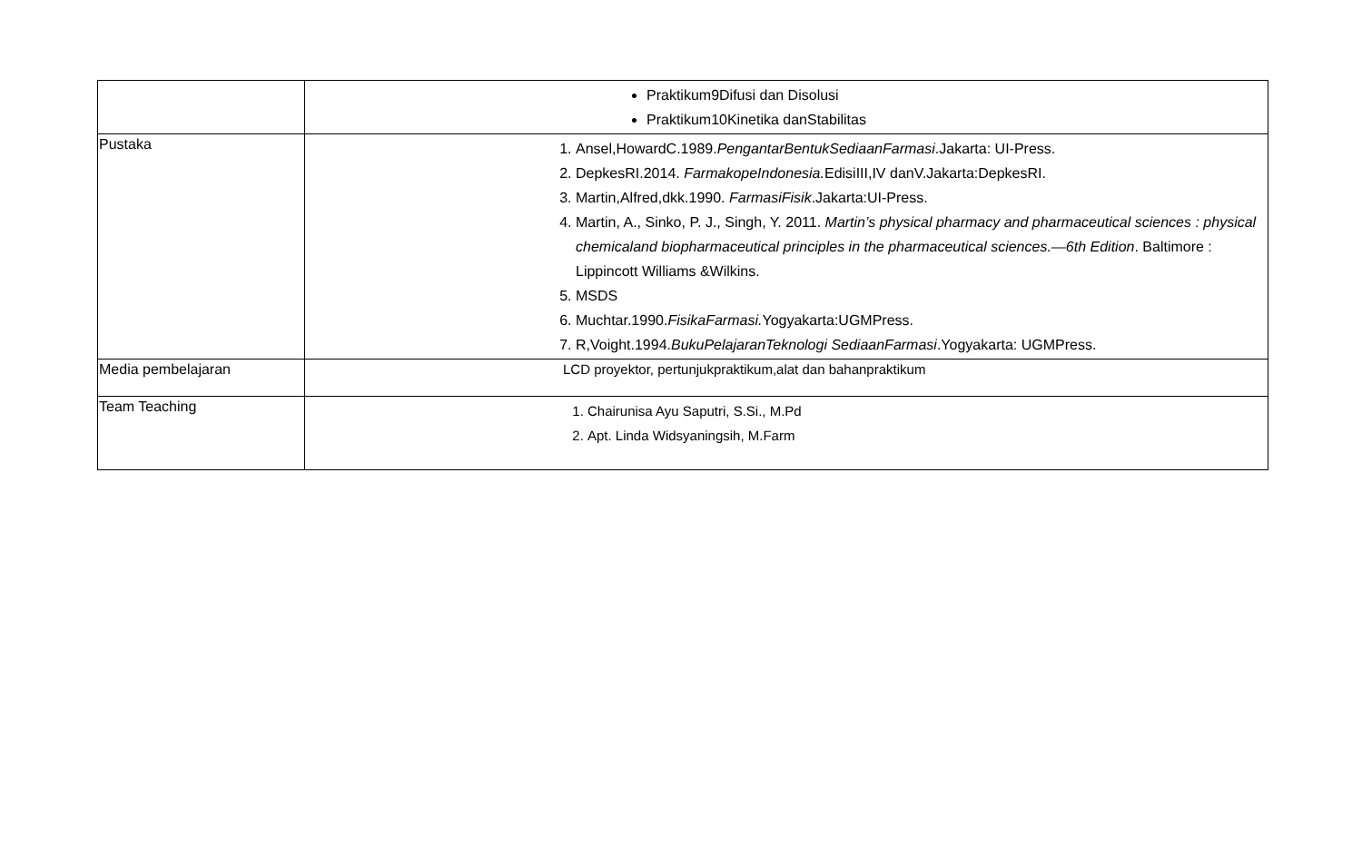| | Praktikum9Difusi dan Disolusi Praktikum10Kinetika danStabilitas |
| Pustaka | 1. Ansel,HowardC.1989. PengantarBentukSediaanFarmasi .Jakarta: UI-Press. 2. DepkesRI.2014. FarmakopeIndonesia. EdisiIII,IV danV.Jakarta:DepkesRI. 3. Martin,Alfred,dkk.1990. FarmasiFisik .Jakarta:UI-Press. 4. Martin, A., Sinko, P. J., Singh, Y. 2011. Martin’s physical pharmacy and pharmaceutical sciences : physical chemicaland biopharmaceutical principles in the pharmaceutical sciences.—6th Edition . Baltimore : Lippincott Williams &Wilkins. 5. MSDS 6. Muchtar.1990. FisikaFarmasi. Yogyakarta:UGMPress. 7. R,Voight.1994. BukuPelajaranTeknologi SediaanFarmasi .Yogyakarta: UGMPress. |
| Media pembelajaran | LCD proyektor, pertunjukpraktikum,alat dan bahanpraktikum |
| Team Teaching | 1. Chairunisa Ayu Saputri, S.Si., M.Pd 2. Apt. Linda Widsyaningsih, M.Farm |